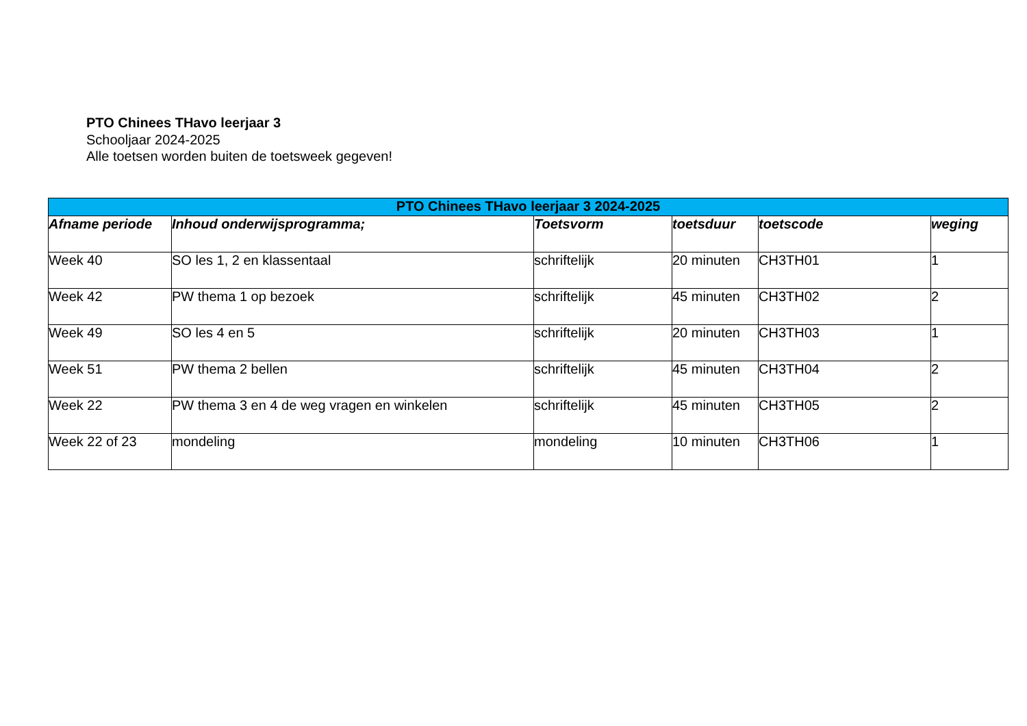PTO Chinees THavo leerjaar 3
Schooljaar 2024-2025
Alle toetsen worden buiten de toetsweek gegeven!
| PTO Chinees THavo leerjaar 3 2024-2025 | | | | | |
| --- | --- | --- | --- | --- | --- |
| Afname periode | Inhoud onderwijsprogramma; | Toetsvorm | toetsduur | toetscode | weging |
| Week 40 | SO les 1, 2 en klassentaal | schriftelijk | 20 minuten | CH3TH01 | 1 |
| Week 42 | PW thema 1 op bezoek | schriftelijk | 45 minuten | CH3TH02 | 2 |
| Week 49 | SO les 4 en 5 | schriftelijk | 20 minuten | CH3TH03 | 1 |
| Week 51 | PW thema 2 bellen | schriftelijk | 45 minuten | CH3TH04 | 2 |
| Week 22 | PW thema 3 en 4 de weg vragen en winkelen | schriftelijk | 45 minuten | CH3TH05 | 2 |
| Week 22 of 23 | mondeling | mondeling | 10 minuten | CH3TH06 | 1 |